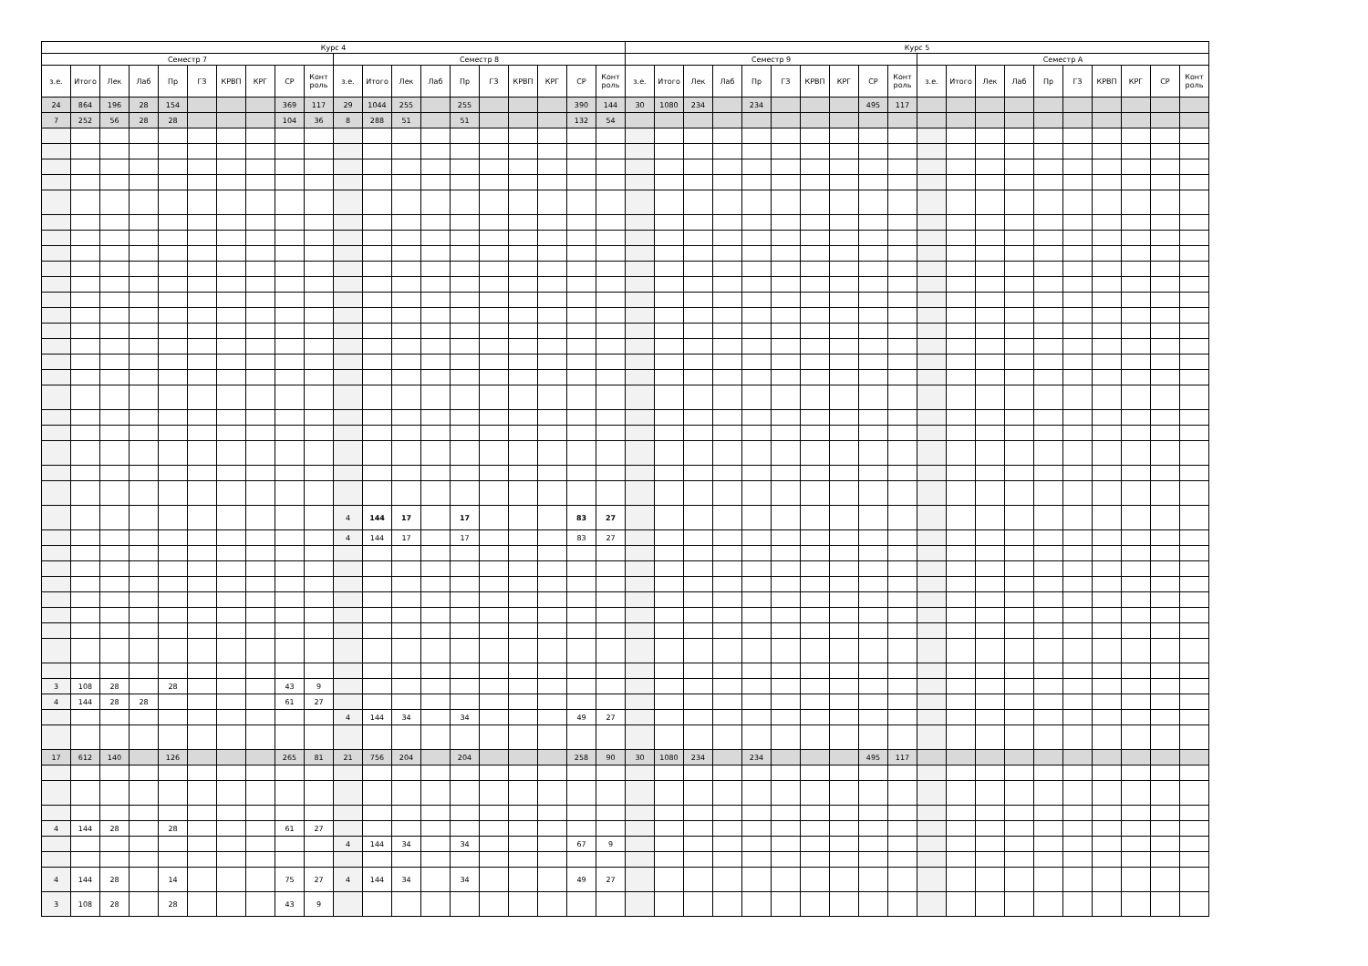| Курс 4 | | | | | | | | | | | | | | | | | | | | Курс 5 | | | | | | | | | | | | | | | | | | | |
| --- | --- | --- | --- | --- | --- | --- | --- | --- | --- | --- | --- | --- | --- | --- | --- | --- | --- | --- | --- | --- | --- | --- | --- | --- | --- | --- | --- | --- | --- | --- | --- | --- | --- | --- | --- | --- | --- | --- | --- |
| Семестр 7 | | | | | | | | | | Семестр 8 | | | | | | | | | | Семестр 9 | | | | | | | | | | Семестр A | | | | | | | | | |
| з.е. | Итого | Лек | Лаб | Пр | ГЗ | КРВП | КРГ | СР | Конт роль | з.е. | Итого | Лек | Лаб | Пр | ГЗ | КРВП | КРГ | СР | Конт роль | з.е. | Итого | Лек | Лаб | Пр | ГЗ | КРВП | КРГ | СР | Конт роль | з.е. | Итого | Лек | Лаб | Пр | ГЗ | КРВП | КРГ | СР | Конт роль |
| 24 | 864 | 196 | 28 | 154 | | | | 369 | 117 | 29 | 1044 | 255 | | 255 | | | | 390 | 144 | 30 | 1080 | 234 | | 234 | | | | 495 | 117 | | | | | | | | | | |
| 7 | 252 | 56 | 28 | 28 | | | | 104 | 36 | 8 | 288 | 51 | | 51 | | | | 132 | 54 | | | | | | | | | | | | | | | | | | | | |
| | | | | | | | | | | 4 | 144 | 17 | | 17 | | | | 83 | 27 | | | | | | | | | | | | | | | | | | | | |
| | | | | | | | | | | 4 | 144 | 17 | | 17 | | | | 83 | 27 | | | | | | | | | | | | | | | | | | | | |
| 3 | 108 | 28 | | 28 | | | | 43 | 9 | | | | | | | | | | | | | | | | | | | | | | | | | | | | | | |
| 4 | 144 | 28 | 28 | | | | | 61 | 27 | | | | | | | | | | | | | | | | | | | | | | | | | | | | | | |
| | | | | | | | | | | 4 | 144 | 34 | | 34 | | | | 49 | 27 | | | | | | | | | | | | | | | | | | | | |
| 17 | 612 | 140 | | 126 | | | | 265 | 81 | 21 | 756 | 204 | | 204 | | | | 258 | 90 | 30 | 1080 | 234 | | 234 | | | | 495 | 117 | | | | | | | | | | |
| 4 | 144 | 28 | | 28 | | | | 61 | 27 | | | | | | | | | | | | | | | | | | | | | | | | | | | | | | |
| | | | | | | | | | | 4 | 144 | 34 | | 34 | | | | 67 | 9 | | | | | | | | | | | | | | | | | | | | |
| 4 | 144 | 28 | | 14 | | | | 75 | 27 | 4 | 144 | 34 | | 34 | | | | 49 | 27 | | | | | | | | | | | | | | | | | | | | |
| 3 | 108 | 28 | | 28 | | | | 43 | 9 | | | | | | | | | | | | | | | | | | | | | | | | | | | | | | |